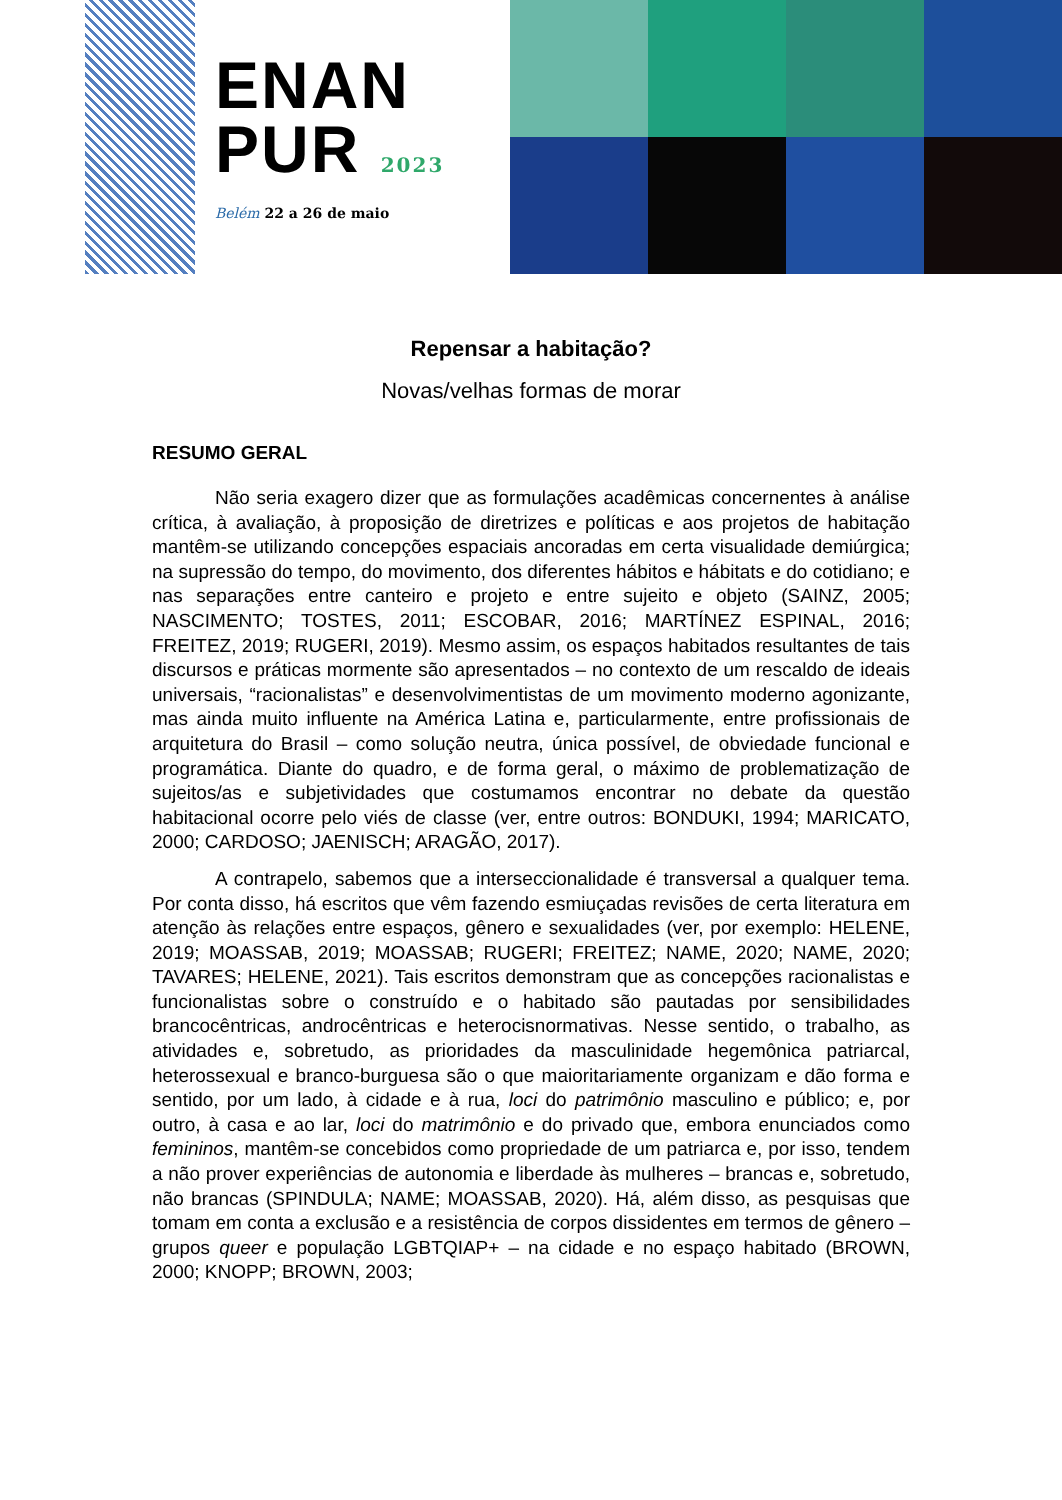ENAN
PUR 2023
Belém 22 a 26 de maio
Repensar a habitação?
Novas/velhas formas de morar
RESUMO GERAL
Não seria exagero dizer que as formulações acadêmicas concernentes à análise crítica, à avaliação, à proposição de diretrizes e políticas e aos projetos de habitação mantêm-se utilizando concepções espaciais ancoradas em certa visualidade demiúrgica; na supressão do tempo, do movimento, dos diferentes hábitos e hábitats e do cotidiano; e nas separações entre canteiro e projeto e entre sujeito e objeto (SAINZ, 2005; NASCIMENTO; TOSTES, 2011; ESCOBAR, 2016; MARTÍNEZ ESPINAL, 2016; FREITEZ, 2019; RUGERI, 2019). Mesmo assim, os espaços habitados resultantes de tais discursos e práticas mormente são apresentados – no contexto de um rescaldo de ideais universais, “racionalistas” e desenvolvimentistas de um movimento moderno agonizante, mas ainda muito influente na América Latina e, particularmente, entre profissionais de arquitetura do Brasil – como solução neutra, única possível, de obviedade funcional e programática. Diante do quadro, e de forma geral, o máximo de problematização de sujeitos/as e subjetividades que costumamos encontrar no debate da questão habitacional ocorre pelo viés de classe (ver, entre outros: BONDUKI, 1994; MARICATO, 2000; CARDOSO; JAENISCH; ARAGÃO, 2017).
A contrapelo, sabemos que a interseccionalidade é transversal a qualquer tema. Por conta disso, há escritos que vêm fazendo esmiuçadas revisões de certa literatura em atenção às relações entre espaços, gênero e sexualidades (ver, por exemplo: HELENE, 2019; MOASSAB, 2019; MOASSAB; RUGERI; FREITEZ; NAME, 2020; NAME, 2020; TAVARES; HELENE, 2021). Tais escritos demonstram que as concepções racionalistas e funcionalistas sobre o construído e o habitado são pautadas por sensibilidades brancocêntricas, androcêntricas e heterocisnormativas. Nesse sentido, o trabalho, as atividades e, sobretudo, as prioridades da masculinidade hegemônica patriarcal, heterossexual e branco-burguesa são o que maioritariamente organizam e dão forma e sentido, por um lado, à cidade e à rua, loci do patrimônio masculino e público; e, por outro, à casa e ao lar, loci do matrimônio e do privado que, embora enunciados como femininos, mantêm-se concebidos como propriedade de um patriarca e, por isso, tendem a não prover experiências de autonomia e liberdade às mulheres – brancas e, sobretudo, não brancas (SPINDULA; NAME; MOASSAB, 2020). Há, além disso, as pesquisas que tomam em conta a exclusão e a resistência de corpos dissidentes em termos de gênero – grupos queer e população LGBTQIAP+ – na cidade e no espaço habitado (BROWN, 2000; KNOPP; BROWN, 2003;